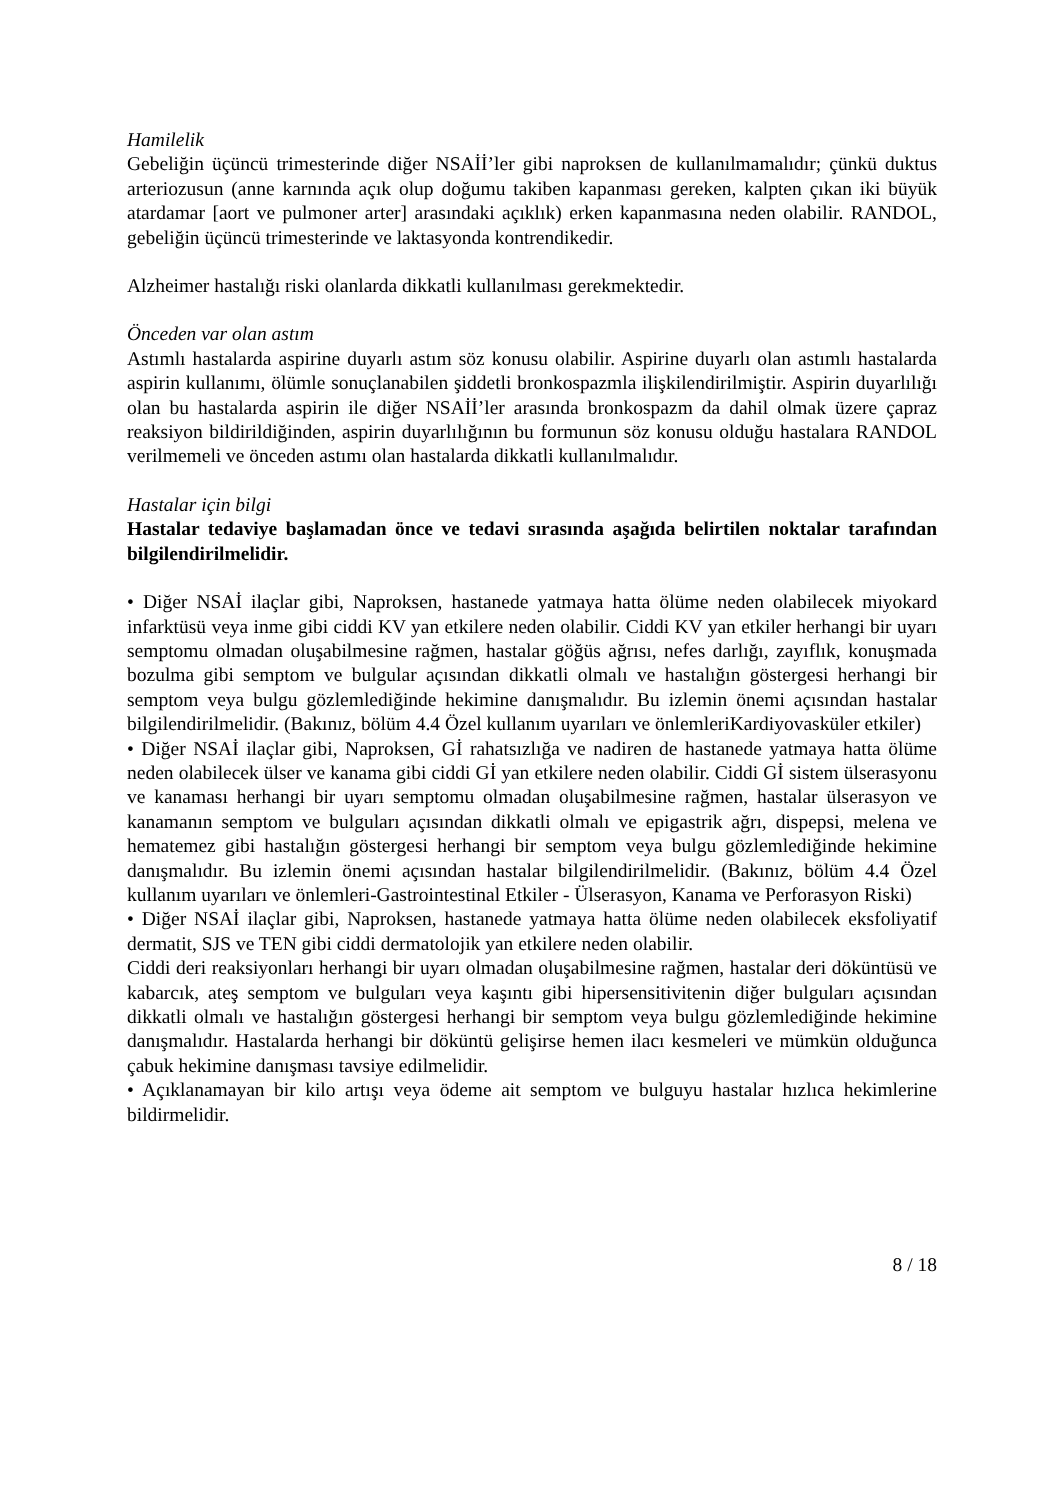Hamilelik
Gebeliğin üçüncü trimesterinde diğer NSAİİ’ler gibi naproksen de kullanılmamalıdır; çünkü duktus arteriozusun (anne karnında açık olup doğumu takiben kapanması gereken, kalpten çıkan iki büyük atardamar [aort ve pulmoner arter] arasındaki açıklık) erken kapanmasına neden olabilir. RANDOL, gebeliğin üçüncü trimesterinde ve laktasyonda kontrendikedir.
Alzheimer hastalığı riski olanlarda dikkatli kullanılması gerekmektedir.
Önceden var olan astım
Astımlı hastalarda aspirine duyarlı astım söz konusu olabilir. Aspirine duyarlı olan astımlı hastalarda aspirin kullanımı, ölümle sonuçlanabilen şiddetli bronkospazmla ilişkilendirilmiştir. Aspirin duyarlılığı olan bu hastalarda aspirin ile diğer NSAİİ’ler arasında bronkospazm da dahil olmak üzere çapraz reaksiyon bildirildiğinden, aspirin duyarlılığının bu formunun söz konusu olduğu hastalara RANDOL verilmemeli ve önceden astımı olan hastalarda dikkatli kullanılmalıdır.
Hastalar için bilgi
Hastalar tedaviye başlamadan önce ve tedavi sırasında aşağıda belirtilen noktalar tarafından bilgilendirilmelidir.
• Diğer NSAİ ilaçlar gibi, Naproksen, hastanede yatmaya hatta ölüme neden olabilecek miyokard infarktüsü veya inme gibi ciddi KV yan etkilere neden olabilir. Ciddi KV yan etkiler herhangi bir uyarı semptomu olmadan oluşabilmesine rağmen, hastalar göğüs ağrısı, nefes darlığı, zayıflık, konuşmada bozulma gibi semptom ve bulgular açısından dikkatli olmalı ve hastalığın göstergesi herhangi bir semptom veya bulgu gözlemlediğinde hekimine danışmalıdır. Bu izlemin önemi açısından hastalar bilgilendirilmelidir. (Bakınız, bölüm 4.4 Özel kullanım uyarıları ve önlemleriKardiyovasküler etkiler)
• Diğer NSAİ ilaçlar gibi, Naproksen, Gİ rahatsızlığa ve nadiren de hastanede yatmaya hatta ölüme neden olabilecek ülser ve kanama gibi ciddi Gİ yan etkilere neden olabilir. Ciddi Gİ sistem ülserasyonu ve kanaması herhangi bir uyarı semptomu olmadan oluşabilmesine rağmen, hastalar ülserasyon ve kanamanın semptom ve bulguları açısından dikkatli olmalı ve epigastrik ağrı, dispepsi, melena ve hematemez gibi hastalığın göstergesi herhangi bir semptom veya bulgu gözlemlediğinde hekimine danışmalıdır. Bu izlemin önemi açısından hastalar bilgilendirilmelidir. (Bakınız, bölüm 4.4 Özel kullanım uyarıları ve önlemleri-Gastrointestinal Etkiler - Ülserasyon, Kanama ve Perforasyon Riski)
• Diğer NSAİ ilaçlar gibi, Naproksen, hastanede yatmaya hatta ölüme neden olabilecek eksfoliyatif dermatit, SJS ve TEN gibi ciddi dermatolojik yan etkilere neden olabilir.
Ciddi deri reaksiyonları herhangi bir uyarı olmadan oluşabilmesine rağmen, hastalar deri döküntüsü ve kabarcık, ateş semptom ve bulguları veya kaşıntı gibi hipersensitivitenin diğer bulguları açısından dikkatli olmalı ve hastalığın göstergesi herhangi bir semptom veya bulgu gözlemlediğinde hekimine danışmalıdır. Hastalarda herhangi bir döküntü gelişirse hemen ilacı kesmeleri ve mümkün olduğunca çabuk hekimine danışması tavsiye edilmelidir.
• Açıklanamayan bir kilo artışı veya ödeme ait semptom ve bulguyu hastalar hızlıca hekimlerine bildirmelidir.
8 / 18